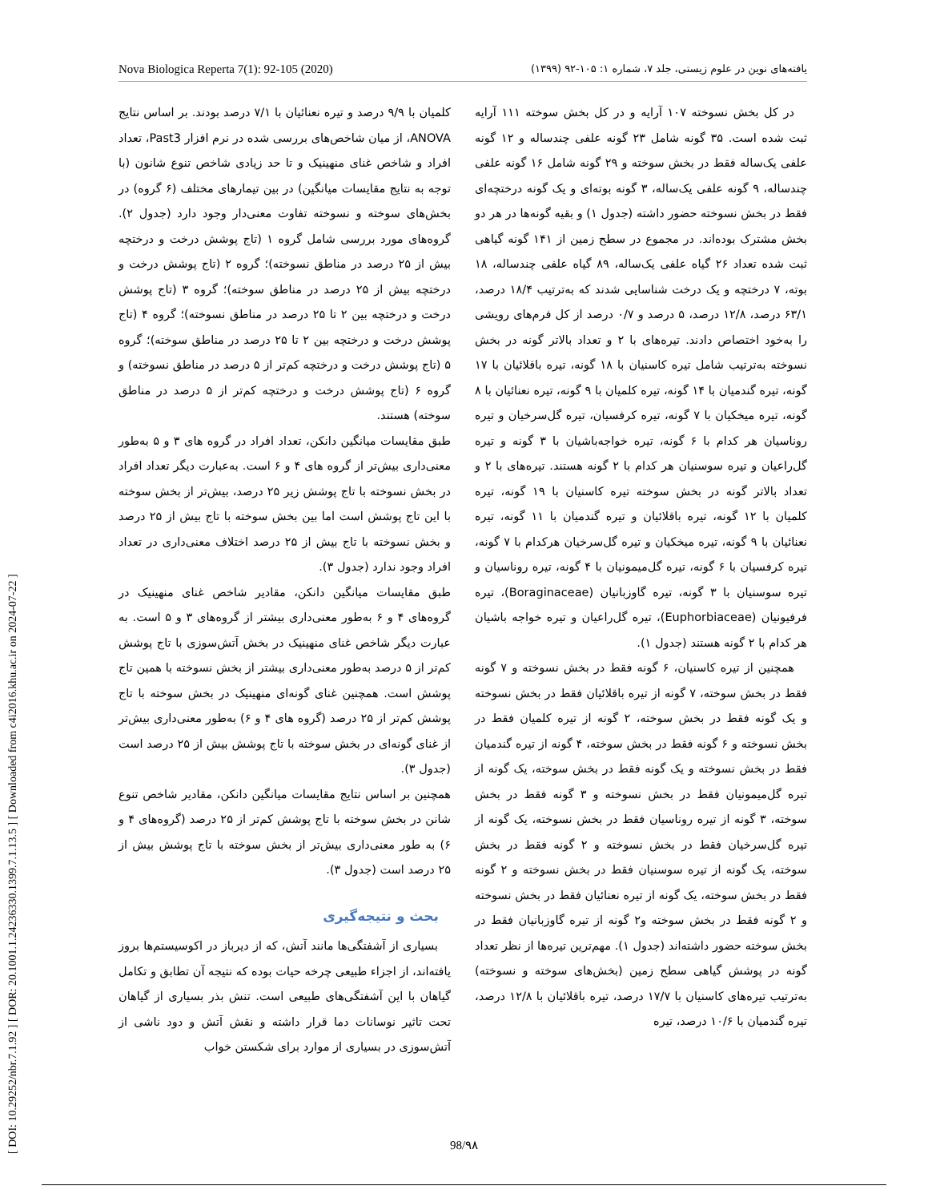[ DOI: 10.29252/nbr.7.1.92 ] [ DOR: 20.1001.1.24236330.1399.7.1.13.5 ] [ Downloaded from c4i2016.khu.ac.ir on 2024-07-22 ]
Nova Biologica Reperta 7(1): 92-105 (2020) یافته‌های نوین در علوم زیستی، جلد ۷، شماره ۱: ۱۰۵-۹۲ (۱۳۹۹)
در کل بخش نسوخته ۱۰۷ آرایه و در کل بخش سوخته ۱۱۱ آرایه ثبت شده است. ۳۵ گونه شامل ۲۳ گونه علفی چندساله و ۱۲ گونه علفی یک‌ساله فقط در بخش سوخته و ۲۹ گونه شامل ۱۶ گونه علفی چندساله، ۹ گونه علفی یک‌ساله، ۳ گونه بوته‌ای و یک گونه درختچه‌ای فقط در بخش نسوخته حضور داشته (جدول ۱) و بقیه گونه‌ها در هر دو بخش مشترک بوده‌اند. در مجموع در سطح زمین از ۱۴۱ گونه گیاهی ثبت شده تعداد ۲۶ گیاه علفی یک‌ساله، ۸۹ گیاه علفی چندساله، ۱۸ بوته، ۷ درختچه و یک درخت شناسایی شدند که به‌ترتیب ۱۸/۴ درصد، ۶۳/۱ درصد، ۱۲/۸ درصد، ۵ درصد و ۰/۷ درصد از کل فرم‌های رویشی را به‌خود اختصاص دادند. تیره‌های با ۲ و تعداد بالاتر گونه در بخش نسوخته به‌ترتیب شامل تیره کاسنیان با ۱۸ گونه، تیره باقلائیان با ۱۷ گونه، تیره گندمیان با ۱۴ گونه، تیره کلمیان با ۹ گونه، تیره نعنائیان با ۸ گونه، تیره میخکیان با ۷ گونه، تیره کرفسیان، تیره گل‌سرخیان و تیره روناسیان هر کدام با ۶ گونه، تیره خواجه‌باشیان با ۳ گونه و تیره گل‌راعیان و تیره سوسنیان هر کدام با ۲ گونه هستند. تیره‌های با ۲ و تعداد بالاتر گونه در بخش سوخته تیره کاسنیان با ۱۹ گونه، تیره کلمیان با ۱۲ گونه، تیره باقلائیان و تیره گندمیان با ۱۱ گونه، تیره نعنائیان با ۹ گونه، تیره میخکیان و تیره گل‌سرخیان هرکدام با ۷ گونه، تیره کرفسیان با ۶ گونه، تیره گل‌میمونیان با ۴ گونه، تیره روناسیان و تیره سوسنیان با ۳ گونه، تیره گاوزبانیان (Boraginaceae)، تیره فرفیونیان (Euphorbiaceae)، تیره گل‌راعیان و تیره خواجه باشیان هر کدام با ۲ گونه هستند (جدول ۱).
همچنین از تیره کاسنیان، ۶ گونه فقط در بخش نسوخته و ۷ گونه فقط در بخش سوخته، ۷ گونه از تیره باقلائیان فقط در بخش نسوخته و یک گونه فقط در بخش سوخته، ۲ گونه از تیره کلمیان فقط در بخش نسوخته و ۶ گونه فقط در بخش سوخته، ۴ گونه از تیره گندمیان فقط در بخش نسوخته و یک گونه فقط در بخش سوخته، یک گونه از تیره گل‌میمونیان فقط در بخش نسوخته و ۳ گونه فقط در بخش سوخته، ۳ گونه از تیره روناسیان فقط در بخش نسوخته، یک گونه از تیره گل‌سرخیان فقط در بخش نسوخته و ۲ گونه فقط در بخش سوخته، یک گونه از تیره سوسنیان فقط در بخش نسوخته و ۲ گونه فقط در بخش سوخته، یک گونه از تیره نعنائیان فقط در بخش نسوخته و ۲ گونه فقط در بخش سوخته و۲ گونه از تیره گاوزبانیان فقط در بخش سوخته حضور داشته‌اند (جدول ۱). مهم‌ترین تیره‌ها از نظر تعداد گونه در پوشش گیاهی سطح زمین (بخش‌های سوخته و نسوخته) به‌ترتیب تیره‌های کاسنیان با ۱۷/۷ درصد، تیره باقلائیان با ۱۲/۸ درصد، تیره گندمیان با ۱۰/۶ درصد، تیره
کلمیان با ۹/۹ درصد و تیره نعنائیان با ۷/۱ درصد بودند. بر اساس نتایج ANOVA، از میان شاخص‌های بررسی شده در نرم افزار Past3، تعداد افراد و شاخص غنای منهینیک و تا حد زیادی شاخص تنوع شانون (با توجه به نتایج مقایسات میانگین) در بین تیمارهای مختلف (۶ گروه) در بخش‌های سوخته و نسوخته تفاوت معنی‌دار وجود دارد (جدول ۲). گروه‌های مورد بررسی شامل گروه ۱ (تاج پوشش درخت و درختچه بیش از ۲۵ درصد در مناطق نسوخته)؛ گروه ۲ (تاج پوشش درخت و درختچه بیش از ۲۵ درصد در مناطق سوخته)؛ گروه ۳ (تاج پوشش درخت و درختچه بین ۲ تا ۲۵ درصد در مناطق نسوخته)؛ گروه ۴ (تاج پوشش درخت و درختچه بین ۲ تا ۲۵ درصد در مناطق سوخته)؛ گروه ۵ (تاج پوشش درخت و درختچه کم‌تر از ۵ درصد در مناطق نسوخته) و گروه ۶ (تاج پوشش درخت و درختچه کم‌تر از ۵ درصد در مناطق سوخته) هستند.
طبق مقایسات میانگین دانکن، تعداد افراد در گروه های ۳ و ۵ به‌طور معنی‌داری بیش‌تر از گروه های ۴ و ۶ است. به‌عبارت دیگر تعداد افراد در بخش نسوخته با تاج پوشش زیر ۲۵ درصد، بیش‌تر از بخش سوخته با این تاج پوشش است اما بین بخش سوخته با تاج بیش از ۲۵ درصد و بخش نسوخته با تاج بیش از ۲۵ درصد اختلاف معنی‌داری در تعداد افراد وجود ندارد (جدول ۳).
طبق مقایسات میانگین دانکن، مقادیر شاخص غنای منهینیک در گروه‌های ۴ و ۶ به‌طور معنی‌داری بیشتر از گروه‌های ۳ و ۵ است. به عبارت دیگر شاخص غنای منهینیک در بخش آتش‌سوزی با تاج پوشش کم‌تر از ۵ درصد به‌طور معنی‌داری بیشتر از بخش نسوخته با همین تاج پوشش است. همچنین غنای گونه‌ای منهینیک در بخش سوخته با تاج پوشش کم‌تر از ۲۵ درصد (گروه های ۴ و ۶) به‌طور معنی‌داری بیش‌تر از غنای گونه‌ای در بخش سوخته با تاج پوشش بیش از ۲۵ درصد است (جدول ۳).
همچنین بر اساس نتایج مقایسات میانگین دانکن، مقادیر شاخص تنوع شانن در بخش سوخته با تاج پوشش کم‌تر از ۲۵ درصد (گروه‌های ۴ و ۶) به طور معنی‌داری بیش‌تر از بخش سوخته با تاج پوشش بیش از ۲۵ درصد است (جدول ۳).
بحث و نتیجه‌گیری
بسیاری از آشفتگی‌ها مانند آتش، که از دیرباز در اکوسیستم‌ها بروز یافته‌اند، از اجزاء طبیعی چرخه حیات بوده که نتیجه آن تطابق و تکامل گیاهان با این آشفتگی‌های طبیعی است. تنش بذر بسیاری از گیاهان تحت تاثیر نوسانات دما قرار داشته و نقش آتش و دود ناشی از آتش‌سوزی در بسیاری از موارد برای شکستن خواب
98/۹۸